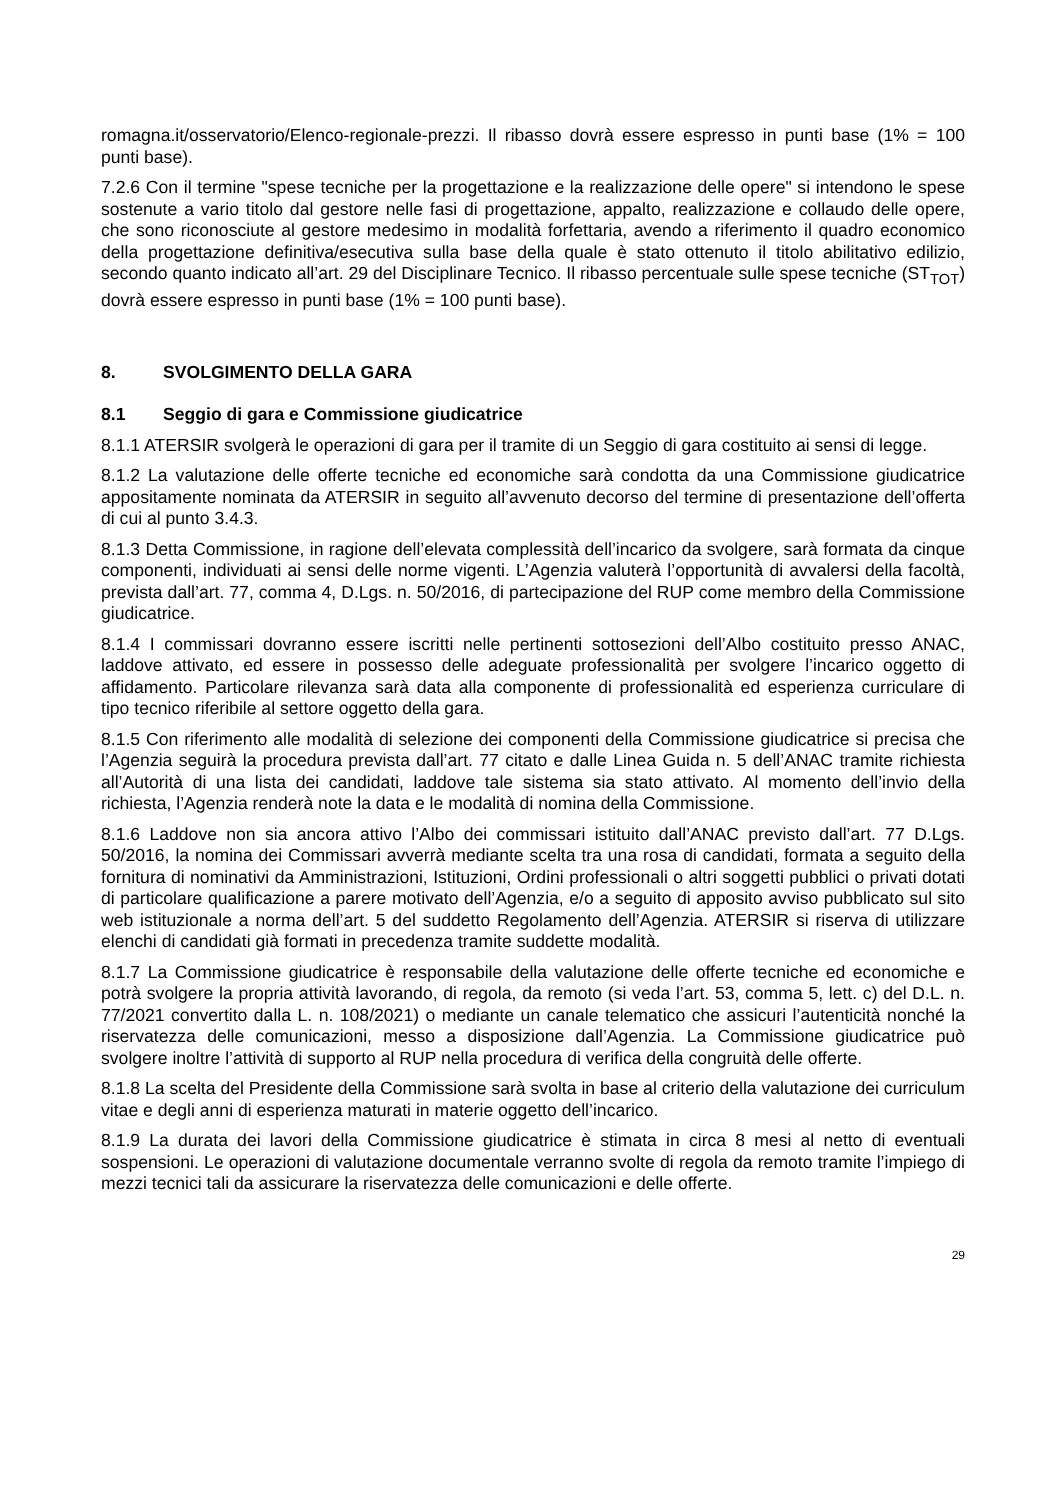romagna.it/osservatorio/Elenco-regionale-prezzi. Il ribasso dovrà essere espresso in punti base (1% = 100 punti base).
7.2.6 Con il termine "spese tecniche per la progettazione e la realizzazione delle opere" si intendono le spese sostenute a vario titolo dal gestore nelle fasi di progettazione, appalto, realizzazione e collaudo delle opere, che sono riconosciute al gestore medesimo in modalità forfettaria, avendo a riferimento il quadro economico della progettazione definitiva/esecutiva sulla base della quale è stato ottenuto il titolo abilitativo edilizio, secondo quanto indicato all’art. 29 del Disciplinare Tecnico. Il ribasso percentuale sulle spese tecniche (ST<sub>TOT</sub>) dovrà essere espresso in punti base (1% = 100 punti base).
8. SVOLGIMENTO DELLA GARA
8.1 Seggio di gara e Commissione giudicatrice
8.1.1 ATERSIR svolgerà le operazioni di gara per il tramite di un Seggio di gara costituito ai sensi di legge.
8.1.2 La valutazione delle offerte tecniche ed economiche sarà condotta da una Commissione giudicatrice appositamente nominata da ATERSIR in seguito all’avvenuto decorso del termine di presentazione dell’offerta di cui al punto 3.4.3.
8.1.3 Detta Commissione, in ragione dell’elevata complessità dell’incarico da svolgere, sarà formata da cinque componenti, individuati ai sensi delle norme vigenti. L’Agenzia valuterà l’opportunità di avvalersi della facoltà, prevista dall’art. 77, comma 4, D.Lgs. n. 50/2016, di partecipazione del RUP come membro della Commissione giudicatrice.
8.1.4 I commissari dovranno essere iscritti nelle pertinenti sottosezioni dell’Albo costituito presso ANAC, laddove attivato, ed essere in possesso delle adeguate professionalità per svolgere l’incarico oggetto di affidamento. Particolare rilevanza sarà data alla componente di professionalità ed esperienza curriculare di tipo tecnico riferibile al settore oggetto della gara.
8.1.5 Con riferimento alle modalità di selezione dei componenti della Commissione giudicatrice si precisa che l’Agenzia seguirà la procedura prevista dall’art. 77 citato e dalle Linea Guida n. 5 dell’ANAC tramite richiesta all’Autorità di una lista dei candidati, laddove tale sistema sia stato attivato. Al momento dell’invio della richiesta, l’Agenzia renderà note la data e le modalità di nomina della Commissione.
8.1.6 Laddove non sia ancora attivo l’Albo dei commissari istituito dall’ANAC previsto dall’art. 77 D.Lgs. 50/2016, la nomina dei Commissari avverrà mediante scelta tra una rosa di candidati, formata a seguito della fornitura di nominativi da Amministrazioni, Istituzioni, Ordini professionali o altri soggetti pubblici o privati dotati di particolare qualificazione a parere motivato dell’Agenzia, e/o a seguito di apposito avviso pubblicato sul sito web istituzionale a norma dell’art. 5 del suddetto Regolamento dell’Agenzia. ATERSIR si riserva di utilizzare elenchi di candidati già formati in precedenza tramite suddette modalità.
8.1.7 La Commissione giudicatrice è responsabile della valutazione delle offerte tecniche ed economiche e potrà svolgere la propria attività lavorando, di regola, da remoto (si veda l’art. 53, comma 5, lett. c) del D.L. n. 77/2021 convertito dalla L. n. 108/2021) o mediante un canale telematico che assicuri l’autenticità nonché la riservatezza delle comunicazioni, messo a disposizione dall’Agenzia. La Commissione giudicatrice può svolgere inoltre l’attività di supporto al RUP nella procedura di verifica della congruità delle offerte.
8.1.8 La scelta del Presidente della Commissione sarà svolta in base al criterio della valutazione dei curriculum vitae e degli anni di esperienza maturati in materie oggetto dell’incarico.
8.1.9 La durata dei lavori della Commissione giudicatrice è stimata in circa 8 mesi al netto di eventuali sospensioni. Le operazioni di valutazione documentale verranno svolte di regola da remoto tramite l’impiego di mezzi tecnici tali da assicurare la riservatezza delle comunicazioni e delle offerte.
29